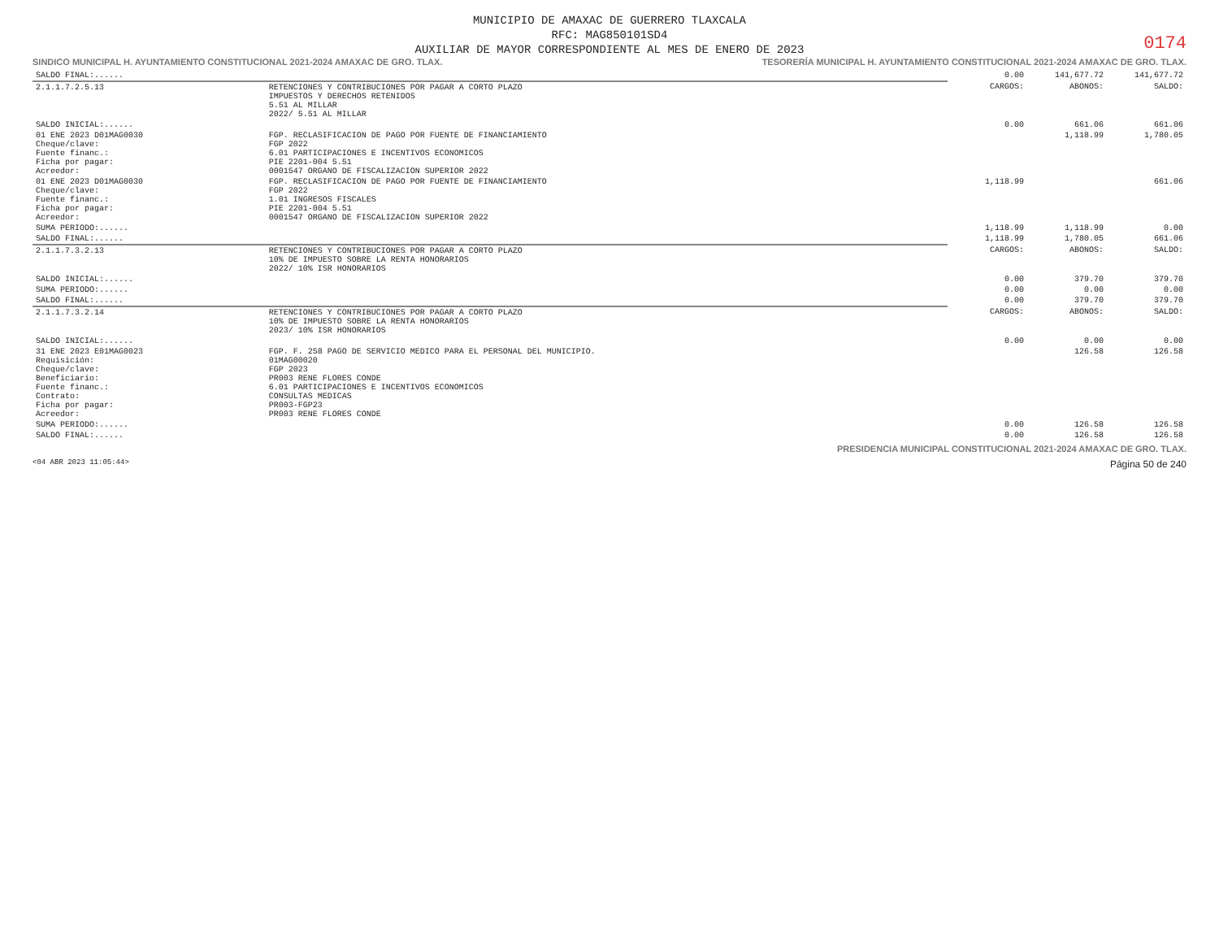MUNICIPIO DE AMAXAC DE GUERRERO TLAXCALA
RFC: MAG850101SD4
AUXILIAR DE MAYOR CORRESPONDIENTE AL MES DE ENERO DE 2023
0174
SINDICO MUNICIPAL H. AYUNTAMIENTO CONSTITUCIONAL 2021-2024 AMAXAC DE GRO. TLAX. TESORERÍA MUNICIPAL H. AYUNTAMIENTO CONSTITUCIONAL 2021-2024 AMAXAC DE GRO. TLAX.
| SALDO FINAL:...... | | 0.00 | 141,677.72 | 141,677.72 |
| 2.1.1.7.2.5.13 | RETENCIONES Y CONTRIBUCIONES POR PAGAR A CORTO PLAZO IMPUESTOS Y DERECHOS RETENIDOS 5.51 AL MILLAR 2022/ 5.51 AL MILLAR | CARGOS: | ABONOS: | SALDO: |
| SALDO INICIAL:...... | | 0.00 | 661.06 | 661.06 |
| 01 ENE 2023 D01MAG0030 Cheque/clave: Fuente financ.: Ficha por pagar: Acreedor: | FGP. RECLASIFICACION DE PAGO POR FUENTE DE FINANCIAMIENTO FGP 2022 6.01 PARTICIPACIONES E INCENTIVOS ECONOMICOS PIE 2201-004 5.51 0001547 ORGANO DE FISCALIZACION SUPERIOR 2022 | | 1,118.99 | 1,780.05 |
| 01 ENE 2023 D01MAG0030 Cheque/clave: Fuente financ.: Ficha por pagar: Acreedor: | FGP. RECLASIFICACION DE PAGO POR FUENTE DE FINANCIAMIENTO FGP 2022 1.01 INGRESOS FISCALES PIE 2201-004 5.51 0001547 ORGANO DE FISCALIZACION SUPERIOR 2022 | 1,118.99 | | 661.06 |
| SUMA PERIODO:...... | | 1,118.99 | 1,118.99 | 0.00 |
| SALDO FINAL:...... | | 1,118.99 | 1,780.05 | 661.06 |
| 2.1.1.7.3.2.13 | RETENCIONES Y CONTRIBUCIONES POR PAGAR A CORTO PLAZO 10% DE IMPUESTO SOBRE LA RENTA HONORARIOS 2022/ 10% ISR HONORARIOS | CARGOS: | ABONOS: | SALDO: |
| SALDO INICIAL:...... | | 0.00 | 379.70 | 379.70 |
| SUMA PERIODO:...... | | 0.00 | 0.00 | 0.00 |
| SALDO FINAL:...... | | 0.00 | 379.70 | 379.70 |
| 2.1.1.7.3.2.14 | RETENCIONES Y CONTRIBUCIONES POR PAGAR A CORTO PLAZO 10% DE IMPUESTO SOBRE LA RENTA HONORARIOS 2023/ 10% ISR HONORARIOS | CARGOS: | ABONOS: | SALDO: |
| SALDO INICIAL:...... | | 0.00 | 0.00 | 0.00 |
| 31 ENE 2023 E01MAG0023 Requisición: Cheque/clave: Beneficiario: Fuente financ.: Contrato: Ficha por pagar: Acreedor: | FGP. F. 258 PAGO DE SERVICIO MEDICO PARA EL PERSONAL DEL MUNICIPIO. 01MAG00020 FGP 2023 PR003 RENE FLORES CONDE 6.01 PARTICIPACIONES E INCENTIVOS ECONOMICOS CONSULTAS MEDICAS PR003-FGP23 PR003 RENE FLORES CONDE | | 126.58 | 126.58 |
| SUMA PERIODO:...... | | 0.00 | 126.58 | 126.58 |
| SALDO FINAL:...... | | 0.00 | 126.58 | 126.58 |
PRESIDENCIA MUNICIPAL CONSTITUCIONAL 2021-2024 AMAXAC DE GRO. TLAX.
<04 ABR 2023 11:05:44> Página 50 de 240